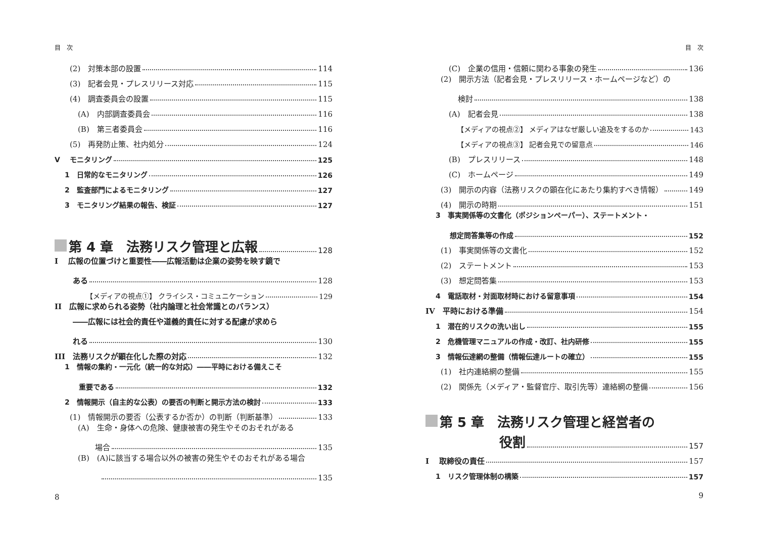目　次
(2)　対策本部の設置 114
(3)　記者会見・プレスリリース対応 115
(4)　調査委員会の設置 115
(A)　内部調査委員会 116
(B)　第三者委員会 116
(5)　再発防止策、社内処分 124
V　 モニタリング 125
1　日常的なモニタリング 126
2　監査部門によるモニタリング 127
3　モニタリング結果の報告、検証 127
第 4 章　法務リスク管理と広報 128
I　 広報の位置づけと重要性――広報活動は企業の姿勢を映す鏡で
ある 128
【メディアの視点①】 クライシス・コミュニケーション 129
II　広報に求められる姿勢（社内論理と社会常識とのバランス）
――広報には社会的責任や道義的責任に対する配慮が求めら
れる 130
III　法務リスクが顕在化した際の対応 132
1　情報の集約・一元化（統一的な対応）――平時における備えこそ
重要である 132
2　情報開示（自主的な公表）の要否の判断と開示方法の検討 133
(1)　情報開示の要否（公表するか否か）の判断（判断基準） 133
(A)　生命・身体への危険、健康被害の発生やそのおそれがある
場合 135
(B)　(A)に該当する場合以外の被害の発生やそのおそれがある場合
135
8
目　次
(C)　企業の信用・信頼に関わる事象の発生 136
(2)　開示方法（記者会見・プレスリリース・ホームページなど）の
検討 138
(A)　記者会見 138
【メディアの視点②】 メディアはなぜ厳しい追及をするのか 143
【メディアの視点③】 記者会見での留意点 146
(B)　プレスリリース 148
(C)　ホームページ 149
(3)　開示の内容（法務リスクの顕在化にあたり集約すべき情報） 149
(4)　開示の時期 151
3　事実関係等の文書化（ポジションペーパー）、ステートメント・
想定問答集等の作成 152
(1)　事実関係等の文書化 152
(2)　ステートメント 153
(3)　想定問答集 153
4　電話取材・対面取材時における留意事項 154
IV　平時における準備 154
1　潜在的リスクの洗い出し 155
2　危機管理マニュアルの作成・改訂、社内研修 155
3　情報伝達網の整備（情報伝達ルートの確立） 155
(1)　社内連絡網の整備 155
(2)　関係先（メディア・監督官庁、取引先等）連絡網の整備 156
第 5 章　法務リスク管理と経営者の
役割 157
I　 取締役の責任 157
1　リスク管理体制の構築 157
9